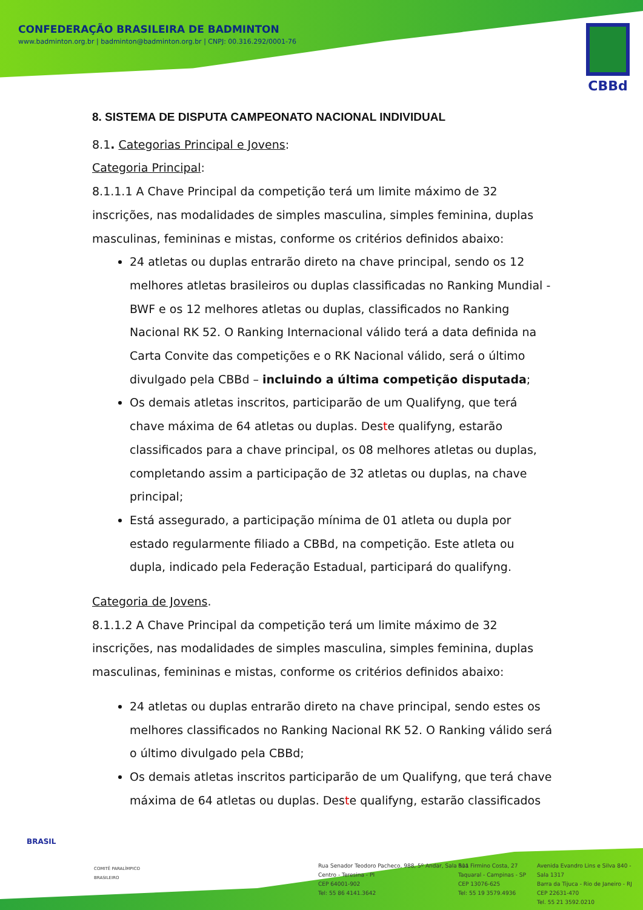CONFEDERAÇÃO BRASILEIRA DE BADMINTON
www.badminton.org.br | badminton@badminton.org.br | CNPJ: 00.316.292/0001-76
CBBd
8. SISTEMA DE DISPUTA CAMPEONATO NACIONAL INDIVIDUAL
8.1. Categorias Principal e Jovens:
Categoria Principal:
8.1.1.1 A Chave Principal da competição terá um limite máximo de 32 inscrições, nas modalidades de simples masculina, simples feminina, duplas masculinas, femininas e mistas, conforme os critérios definidos abaixo:
24 atletas ou duplas entrarão direto na chave principal, sendo os 12 melhores atletas brasileiros ou duplas classificadas no Ranking Mundial - BWF e os 12 melhores atletas ou duplas, classificados no Ranking Nacional RK 52. O Ranking Internacional válido terá a data definida na Carta Convite das competições e o RK Nacional válido, será o último divulgado pela CBBd – incluindo a última competição disputada;
Os demais atletas inscritos, participarão de um Qualifyng, que terá chave máxima de 64 atletas ou duplas. Deste qualifyng, estarão classificados para a chave principal, os 08 melhores atletas ou duplas, completando assim a participação de 32 atletas ou duplas, na chave principal;
Está assegurado, a participação mínima de 01 atleta ou dupla por estado regularmente filiado a CBBd, na competição. Este atleta ou dupla, indicado pela Federação Estadual, participará do qualifyng.
Categoria de Jovens.
8.1.1.2 A Chave Principal da competição terá um limite máximo de 32 inscrições, nas modalidades de simples masculina, simples feminina, duplas masculinas, femininas e mistas, conforme os critérios definidos abaixo:
24 atletas ou duplas entrarão direto na chave principal, sendo estes os melhores classificados no Ranking Nacional RK 52. O Ranking válido será o último divulgado pela CBBd;
Os demais atletas inscritos participarão de um Qualifyng, que terá chave máxima de 64 atletas ou duplas. Deste qualifyng, estarão classificados
BRASIL
COMITÊ PARALÍMPICO
BRASILEIRO
Rua Senador Teodoro Pacheco, 988, 5º Andar, Sala 511
Centro - Teresina - PI
CEP 64001-902
Tel: 55 86 4141.3642
Rua Firmino Costa, 27
Taquaral - Campinas - SP
CEP 13076-625
Tel: 55 19 3579.4936
Avenida Evandro Lins e Silva 840 - Sala 1317
Barra da Tijuca - Rio de Janeiro - RJ
CEP 22631-470
Tel. 55 21 3592.0210